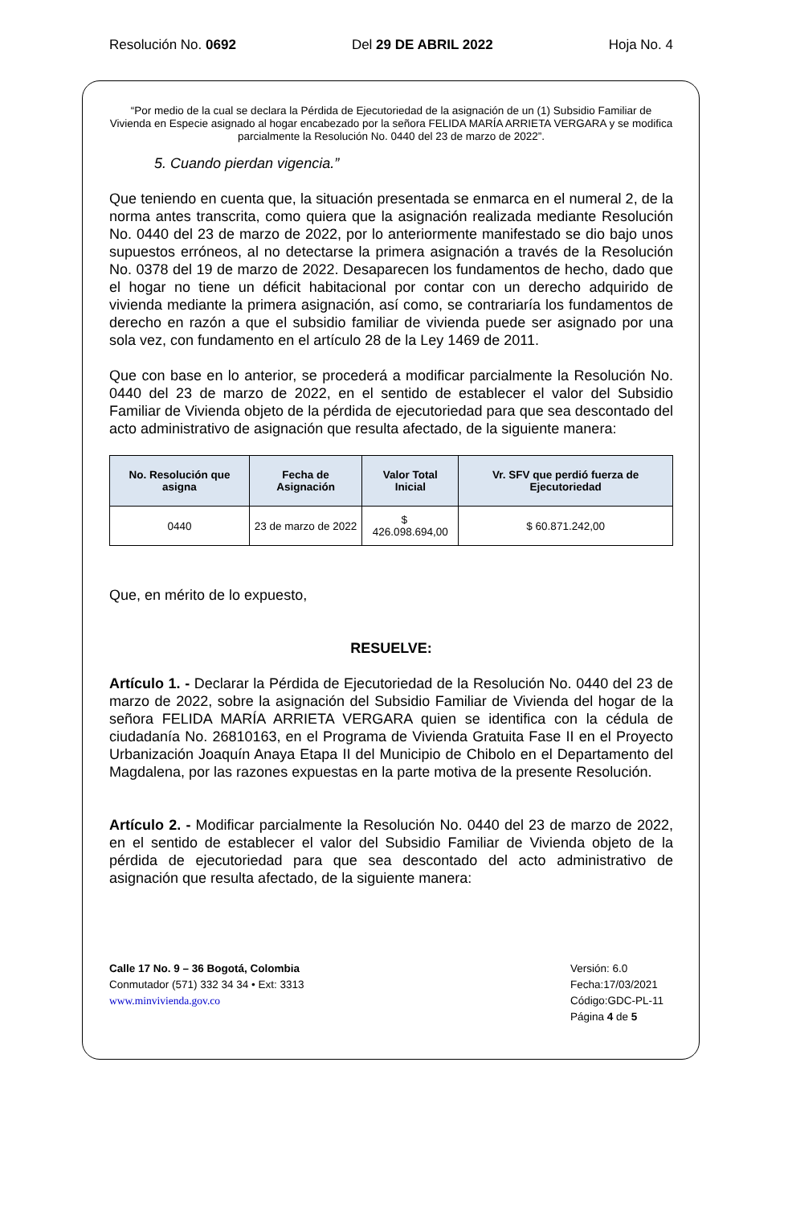Resolución No. 0692 Del 29 DE ABRIL 2022 Hoja No. 4
“Por medio de la cual se declara la Pérdida de Ejecutoriedad de la asignación de un (1) Subsidio Familiar de Vivienda en Especie asignado al hogar encabezado por la señora FELIDA MARÍA ARRIETA VERGARA y se modifica parcialmente la Resolución No. 0440 del 23 de marzo de 2022”.
5. Cuando pierdan vigencia.”
Que teniendo en cuenta que, la situación presentada se enmarca en el numeral 2, de la norma antes transcrita, como quiera que la asignación realizada mediante Resolución No. 0440 del 23 de marzo de 2022, por lo anteriormente manifestado se dio bajo unos supuestos erróneos, al no detectarse la primera asignación a través de la Resolución No. 0378 del 19 de marzo de 2022. Desaparecen los fundamentos de hecho, dado que el hogar no tiene un déficit habitacional por contar con un derecho adquirido de vivienda mediante la primera asignación, así como, se contrariaría los fundamentos de derecho en razón a que el subsidio familiar de vivienda puede ser asignado por una sola vez, con fundamento en el artículo 28 de la Ley 1469 de 2011.
Que con base en lo anterior, se procederá a modificar parcialmente la Resolución No. 0440 del 23 de marzo de 2022, en el sentido de establecer el valor del Subsidio Familiar de Vivienda objeto de la pérdida de ejecutoriedad para que sea descontado del acto administrativo de asignación que resulta afectado, de la siguiente manera:
| No. Resolución que asigna | Fecha de Asignación | Valor Total Inicial | Vr. SFV que perdió fuerza de Ejecutoriedad |
| --- | --- | --- | --- |
| 0440 | 23 de marzo de 2022 | $ 426.098.694,00 | $ 60.871.242,00 |
Que, en mérito de lo expuesto,
RESUELVE:
Artículo 1. - Declarar la Pérdida de Ejecutoriedad de la Resolución No. 0440 del 23 de marzo de 2022, sobre la asignación del Subsidio Familiar de Vivienda del hogar de la señora FELIDA MARÍA ARRIETA VERGARA quien se identifica con la cédula de ciudadanía No. 26810163, en el Programa de Vivienda Gratuita Fase II en el Proyecto Urbanización Joaquín Anaya Etapa II del Municipio de Chibolo en el Departamento del Magdalena, por las razones expuestas en la parte motiva de la presente Resolución.
Artículo 2. - Modificar parcialmente la Resolución No. 0440 del 23 de marzo de 2022, en el sentido de establecer el valor del Subsidio Familiar de Vivienda objeto de la pérdida de ejecutoriedad para que sea descontado del acto administrativo de asignación que resulta afectado, de la siguiente manera:
Calle 17 No. 9 – 36 Bogotá, Colombia
Conmutador (571) 332 34 34 • Ext: 3313
www.minvivienda.gov.co
Versión: 6.0
Fecha:17/03/2021
Código:GDC-PL-11
Página 4 de 5